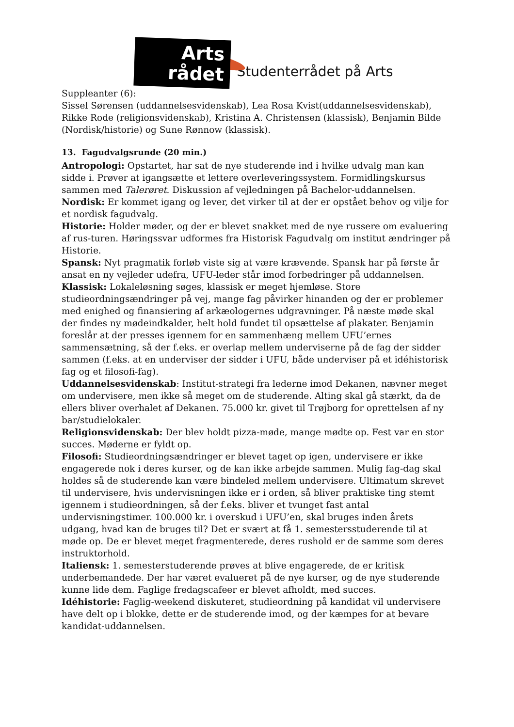Arts
rådet
Studenterrådet på Arts
Suppleanter (6):
Sissel Sørensen (uddannelsesvidenskab), Lea Rosa Kvist(uddannelsesvidenskab), Rikke Rode (religionsvidenskab), Kristina A. Christensen (klassisk), Benjamin Bilde (Nordisk/historie) og Sune Rønnow (klassisk).
13. Fagudvalgsrunde (20 min.)
Antropologi: Opstartet, har sat de nye studerende ind i hvilke udvalg man kan sidde i. Prøver at igangsætte et lettere overleveringssystem. Formidlingskursus sammen med Talerøret. Diskussion af vejledningen på Bachelor-uddannelsen.
Nordisk: Er kommet igang og lever, det virker til at der er opstået behov og vilje for et nordisk fagudvalg.
Historie: Holder møder, og der er blevet snakket med de nye russere om evaluering af rus-turen. Høringssvar udformes fra Historisk Fagudvalg om institut ændringer på Historie.
Spansk: Nyt pragmatik forløb viste sig at være krævende. Spansk har på første år ansat en ny vejleder udefra, UFU-leder står imod forbedringer på uddannelsen.
Klassisk: Lokaleløsning søges, klassisk er meget hjemløse. Store studieordningsændringer på vej, mange fag påvirker hinanden og der er problemer med enighed og finansiering af arkæologernes udgravninger. På næste møde skal der findes ny mødeindkalder, helt hold fundet til opsættelse af plakater. Benjamin foreslår at der presses igennem for en sammenhæng mellem UFU’ernes sammensætning, så der f.eks. er overlap mellem underviserne på de fag der sidder sammen (f.eks. at en underviser der sidder i UFU, både underviser på et idéhistorisk fag og et filosofi-fag).
Uddannelsesvidenskab: Institut-strategi fra lederne imod Dekanen, nævner meget om undervisere, men ikke så meget om de studerende. Alting skal gå stærkt, da de ellers bliver overhalet af Dekanen. 75.000 kr. givet til Trøjborg for oprettelsen af ny bar/studielokaler.
Religionsvidenskab: Der blev holdt pizza-møde, mange mødte op. Fest var en stor succes. Møderne er fyldt op.
Filosofi: Studieordningsændringer er blevet taget op igen, undervisere er ikke engagerede nok i deres kurser, og de kan ikke arbejde sammen. Mulig fag-dag skal holdes så de studerende kan være bindeled mellem undervisere. Ultimatum skrevet til undervisere, hvis undervisningen ikke er i orden, så bliver praktiske ting stemt igennem i studieordningen, så der f.eks. bliver et tvunget fast antal undervisningstimer. 100.000 kr. i overskud i UFU’en, skal bruges inden årets udgang, hvad kan de bruges til? Det er svært at få 1. semestersstuderende til at møde op. De er blevet meget fragmenterede, deres rushold er de samme som deres instruktorhold.
Italiensk: 1. semesterstuderende prøves at blive engagerede, de er kritisk underbemandede. Der har været evalueret på de nye kurser, og de nye studerende kunne lide dem. Faglige fredagscafeer er blevet afholdt, med succes.
Idéhistorie: Faglig-weekend diskuteret, studieordning på kandidat vil undervisere have delt op i blokke, dette er de studerende imod, og der kæmpes for at bevare kandidat-uddannelsen.